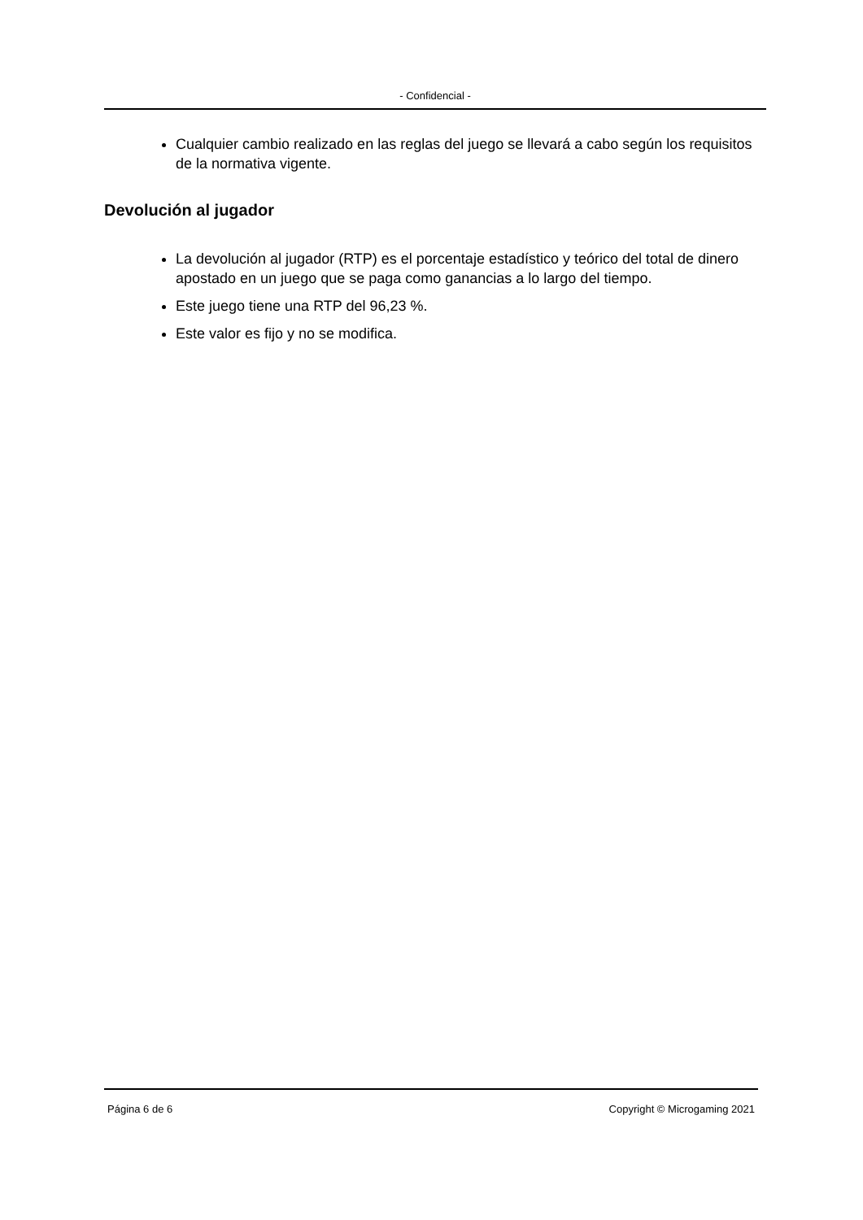- Confidencial -
Cualquier cambio realizado en las reglas del juego se llevará a cabo según los requisitos de la normativa vigente.
Devolución al jugador
La devolución al jugador (RTP) es el porcentaje estadístico y teórico del total de dinero apostado en un juego que se paga como ganancias a lo largo del tiempo.
Este juego tiene una RTP del 96,23 %.
Este valor es fijo y no se modifica.
Página 6 de 6 Copyright © Microgaming 2021